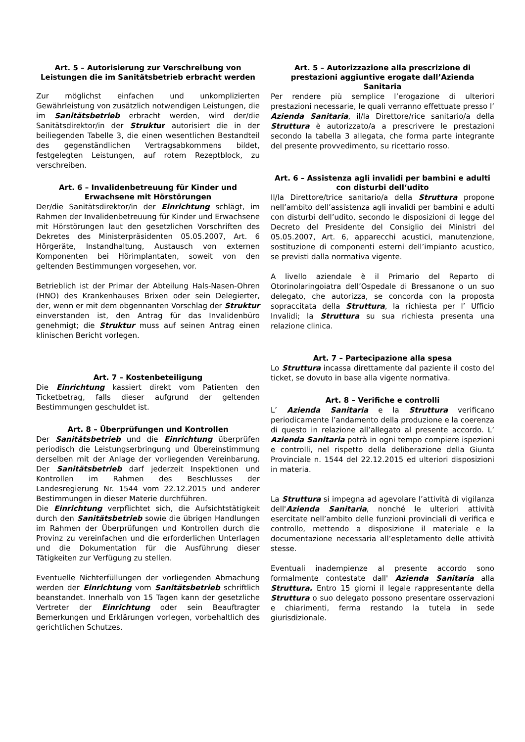Art. 5 – Autorisierung zur Verschreibung von Leistungen die im Sanitätsbetrieb erbracht werden
Zur möglichst einfachen und unkomplizierten Gewährleistung von zusätzlich notwendigen Leistungen, die im Sanitätsbetrieb erbracht werden, wird der/die Sanitätsdirektor/in der Struktur autorisiert die in der beiliegenden Tabelle 3, die einen wesentlichen Bestandteil des gegenständlichen Vertragsabkommens bildet, festgelegten Leistungen, auf rotem Rezeptblock, zu verschreiben.
Art. 6 – Invalidenbetreuung für Kinder und Erwachsene mit Hörstörungen
Der/die Sanitätsdirektor/in der Einrichtung schlägt, im Rahmen der Invalidenbetreuung für Kinder und Erwachsene mit Hörstörungen laut den gesetzlichen Vorschriften des Dekretes des Ministerpräsidenten 05.05.2007, Art. 6 Hörgeräte, Instandhaltung, Austausch von externen Komponenten bei Hörimplantaten, soweit von den geltenden Bestimmungen vorgesehen, vor.
Betrieblich ist der Primar der Abteilung Hals-Nasen-Ohren (HNO) des Krankenhauses Brixen oder sein Delegierter, der, wenn er mit dem obgennanten Vorschlag der Struktur einverstanden ist, den Antrag für das Invalidenbüro genehmigt; die Struktur muss auf seinen Antrag einen klinischen Bericht vorlegen.
Art. 7 – Kostenbeteiligung
Die Einrichtung kassiert direkt vom Patienten den Ticketbetrag, falls dieser aufgrund der geltenden Bestimmungen geschuldet ist.
Art. 8 – Überprüfungen und Kontrollen
Der Sanitätsbetrieb und die Einrichtung überprüfen periodisch die Leistungserbringung und Übereinstimmung derselben mit der Anlage der vorliegenden Vereinbarung. Der Sanitätsbetrieb darf jederzeit Inspektionen und Kontrollen im Rahmen des Beschlusses der Landesregierung Nr. 1544 vom 22.12.2015 und anderer Bestimmungen in dieser Materie durchführen.
Die Einrichtung verpflichtet sich, die Aufsichtstätigkeit durch den Sanitätsbetrieb sowie die übrigen Handlungen im Rahmen der Überprüfungen und Kontrollen durch die Provinz zu vereinfachen und die erforderlichen Unterlagen und die Dokumentation für die Ausführung dieser Tätigkeiten zur Verfügung zu stellen.
Eventuelle Nichterfüllungen der vorliegenden Abmachung werden der Einrichtung vom Sanitätsbetrieb schriftlich beanstandet. Innerhalb von 15 Tagen kann der gesetzliche Vertreter der Einrichtung oder sein Beauftragter Bemerkungen und Erklärungen vorlegen, vorbehaltlich des gerichtlichen Schutzes.
Art. 5 – Autorizzazione alla prescrizione di prestazioni aggiuntive erogate dall’Azienda Sanitaria
Per rendere più semplice l’erogazione di ulteriori prestazioni necessarie, le quali verranno effettuate presso l’ Azienda Sanitaria, il/la Direttore/rice sanitario/a della Struttura è autorizzato/a a prescrivere le prestazioni secondo la tabella 3 allegata, che forma parte integrante del presente provvedimento, su ricettario rosso.
Art. 6 – Assistenza agli invalidi per bambini e adulti con disturbi dell‘udito
Il/la Direttore/trice sanitario/a della Struttura propone nell’ambito dell’assistenza agli invalidi per bambini e adulti con disturbi dell’udito, secondo le disposizioni di legge del Decreto del Presidente del Consiglio dei Ministri del 05.05.2007, Art. 6, apparecchi acustici, manutenzione, sostituzione di componenti esterni dell’impianto acustico, se previsti dalla normativa vigente.
A livello aziendale è il Primario del Reparto di Otorinolaringoiatra dell’Ospedale di Bressanone o un suo delegato, che autorizza, se concorda con la proposta sopraccitata della Struttura, la richiesta per l’ Ufficio Invalidi; la Struttura su sua richiesta presenta una relazione clinica.
Art. 7 – Partecipazione alla spesa
Lo Struttura incassa direttamente dal paziente il costo del ticket, se dovuto in base alla vigente normativa.
Art. 8 – Verifiche e controlli
L’ Azienda Sanitaria e la Struttura verificano periodicamente l’andamento della produzione e la coerenza di questo in relazione all’allegato al presente accordo. L’ Azienda Sanitaria potrà in ogni tempo compiere ispezioni e controlli, nel rispetto della deliberazione della Giunta Provinciale n. 1544 del 22.12.2015 ed ulteriori disposizioni in materia.
La Struttura si impegna ad agevolare l’attività di vigilanza dell'Azienda Sanitaria, nonché le ulteriori attività esercitate nell’ambito delle funzioni provinciali di verifica e controllo, mettendo a disposizione il materiale e la documentazione necessaria all’espletamento delle attività stesse.
Eventuali inadempienze al presente accordo sono formalmente contestate dall' Azienda Sanitaria alla Struttura. Entro 15 giorni il legale rappresentante della Struttura o suo delegato possono presentare osservazioni e chiarimenti, ferma restando la tutela in sede giurisdizionale.